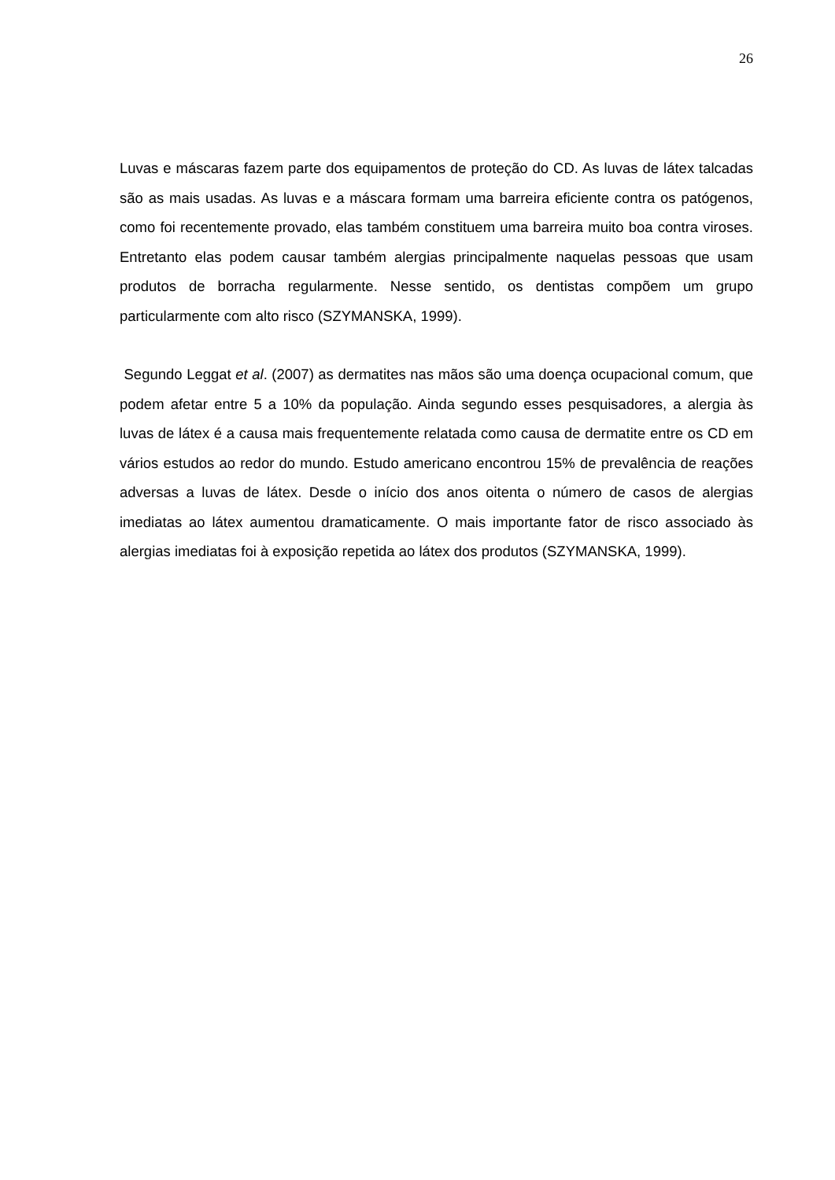26
Luvas e máscaras fazem parte dos equipamentos de proteção do CD. As luvas de látex talcadas são as mais usadas. As luvas e a máscara formam uma barreira eficiente contra os patógenos, como foi recentemente provado, elas também constituem uma barreira muito boa contra viroses. Entretanto elas podem causar também alergias principalmente naquelas pessoas que usam produtos de borracha regularmente. Nesse sentido, os dentistas compõem um grupo particularmente com alto risco (SZYMANSKA, 1999).
Segundo Leggat et al. (2007) as dermatites nas mãos são uma doença ocupacional comum, que podem afetar entre 5 a 10% da população. Ainda segundo esses pesquisadores, a alergia às luvas de látex é a causa mais frequentemente relatada como causa de dermatite entre os CD em vários estudos ao redor do mundo. Estudo americano encontrou 15% de prevalência de reações adversas a luvas de látex. Desde o início dos anos oitenta o número de casos de alergias imediatas ao látex aumentou dramaticamente. O mais importante fator de risco associado às alergias imediatas foi à exposição repetida ao látex dos produtos (SZYMANSKA, 1999).